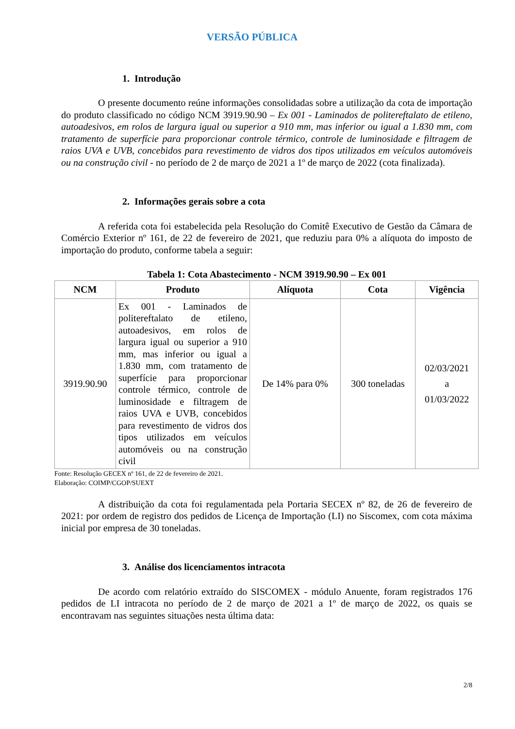VERSÃO PÚBLICA
1. Introdução
O presente documento reúne informações consolidadas sobre a utilização da cota de importação do produto classificado no código NCM 3919.90.90 – Ex 001 - Laminados de politereftalato de etileno, autoadesivos, em rolos de largura igual ou superior a 910 mm, mas inferior ou igual a 1.830 mm, com tratamento de superfície para proporcionar controle térmico, controle de luminosidade e filtragem de raios UVA e UVB, concebidos para revestimento de vidros dos tipos utilizados em veículos automóveis ou na construção civil - no período de 2 de março de 2021 a 1º de março de 2022 (cota finalizada).
2. Informações gerais sobre a cota
A referida cota foi estabelecida pela Resolução do Comitê Executivo de Gestão da Câmara de Comércio Exterior nº 161, de 22 de fevereiro de 2021, que reduziu para 0% a alíquota do imposto de importação do produto, conforme tabela a seguir:
Tabela 1: Cota Abastecimento - NCM 3919.90.90 – Ex 001
| NCM | Produto | Alíquota | Cota | Vigência |
| --- | --- | --- | --- | --- |
| 3919.90.90 | Ex 001 - Laminados de politereftalato de etileno, autoadesivos, em rolos de largura igual ou superior a 910 mm, mas inferior ou igual a 1.830 mm, com tratamento de superfície para proporcionar controle térmico, controle de luminosidade e filtragem de raios UVA e UVB, concebidos para revestimento de vidros dos tipos utilizados em veículos automóveis ou na construção civil | De 14% para 0% | 300 toneladas | 02/03/2021 a 01/03/2022 |
Fonte: Resolução GECEX nº 161, de 22 de fevereiro de 2021.
Elaboração: COIMP/CGOP/SUEXT
A distribuição da cota foi regulamentada pela Portaria SECEX nº 82, de 26 de fevereiro de 2021: por ordem de registro dos pedidos de Licença de Importação (LI) no Siscomex, com cota máxima inicial por empresa de 30 toneladas.
3. Análise dos licenciamentos intracota
De acordo com relatório extraído do SISCOMEX - módulo Anuente, foram registrados 176 pedidos de LI intracota no período de 2 de março de 2021 a 1º de março de 2022, os quais se encontravam nas seguintes situações nesta última data:
2/8